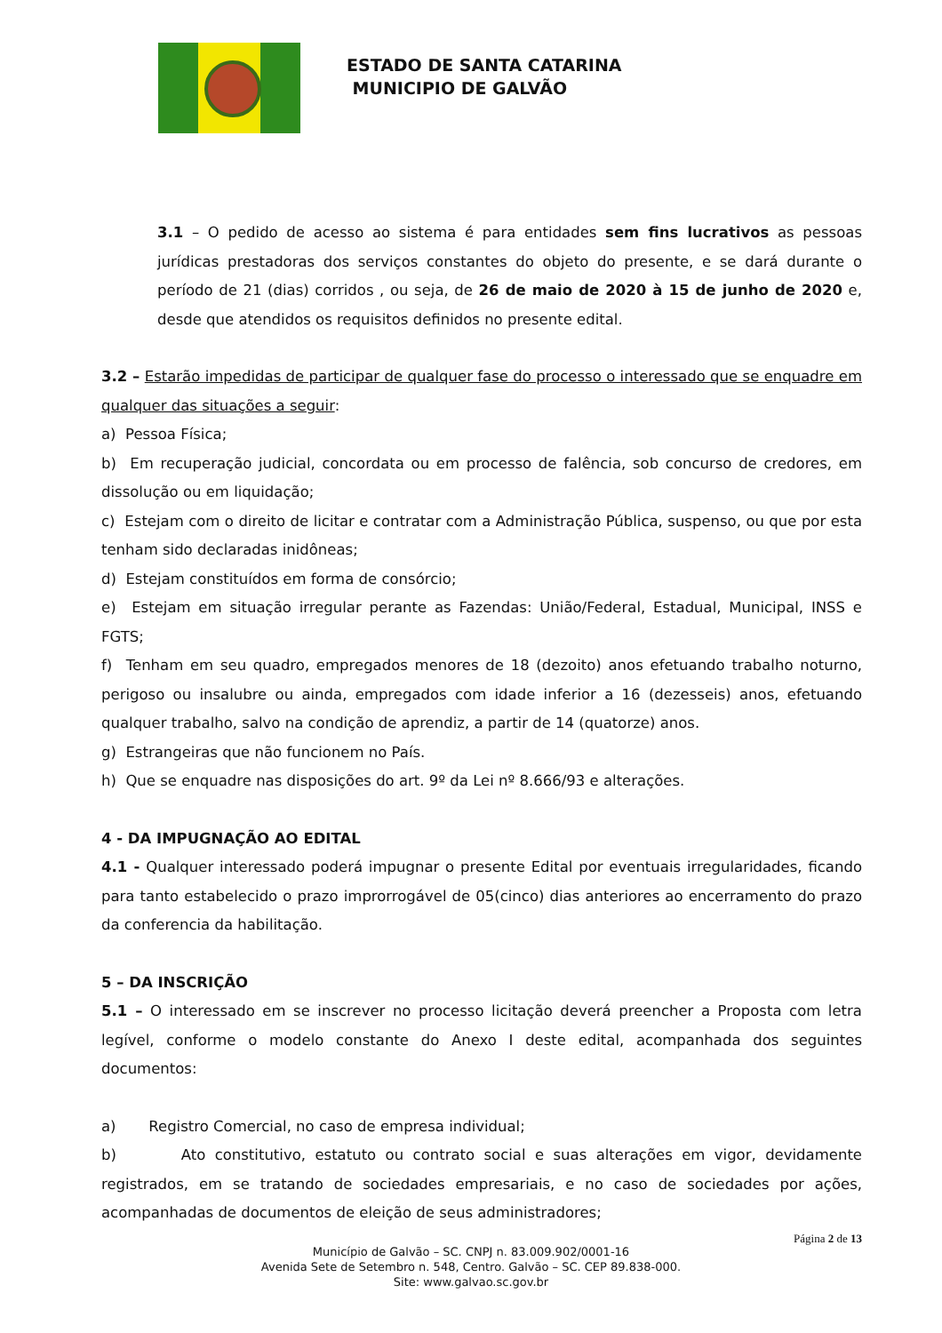ESTADO DE SANTA CATARINA
MUNICIPIO DE GALVÃO
3.1 – O pedido de acesso ao sistema é para entidades sem fins lucrativos as pessoas jurídicas prestadoras dos serviços constantes do objeto do presente, e se dará durante o período de 21 (dias) corridos , ou seja, de 26 de maio de 2020 à 15 de junho de 2020 e, desde que atendidos os requisitos definidos no presente edital.
3.2 – Estarão impedidas de participar de qualquer fase do processo o interessado que se enquadre em qualquer das situações a seguir:
a) Pessoa Física;
b) Em recuperação judicial, concordata ou em processo de falência, sob concurso de credores, em dissolução ou em liquidação;
c) Estejam com o direito de licitar e contratar com a Administração Pública, suspenso, ou que por esta tenham sido declaradas inidôneas;
d) Estejam constituídos em forma de consórcio;
e) Estejam em situação irregular perante as Fazendas: União/Federal, Estadual, Municipal, INSS e FGTS;
f) Tenham em seu quadro, empregados menores de 18 (dezoito) anos efetuando trabalho noturno, perigoso ou insalubre ou ainda, empregados com idade inferior a 16 (dezesseis) anos, efetuando qualquer trabalho, salvo na condição de aprendiz, a partir de 14 (quatorze) anos.
g) Estrangeiras que não funcionem no País.
h) Que se enquadre nas disposições do art. 9º da Lei nº 8.666/93 e alterações.
4 - DA IMPUGNAÇÃO AO EDITAL
4.1 - Qualquer interessado poderá impugnar o presente Edital por eventuais irregularidades, ficando para tanto estabelecido o prazo improrrogável de 05(cinco) dias anteriores ao encerramento do prazo da conferencia da habilitação.
5 – DA INSCRIÇÃO
5.1 – O interessado em se inscrever no processo licitação deverá preencher a Proposta com letra legível, conforme o modelo constante do Anexo I deste edital, acompanhada dos seguintes documentos:
a) Registro Comercial, no caso de empresa individual;
b) Ato constitutivo, estatuto ou contrato social e suas alterações em vigor, devidamente registrados, em se tratando de sociedades empresariais, e no caso de sociedades por ações, acompanhadas de documentos de eleição de seus administradores;
Página 2 de 13
Município de Galvão – SC. CNPJ n. 83.009.902/0001-16
Avenida Sete de Setembro n. 548, Centro. Galvão – SC. CEP 89.838-000.
Site: www.galvao.sc.gov.br